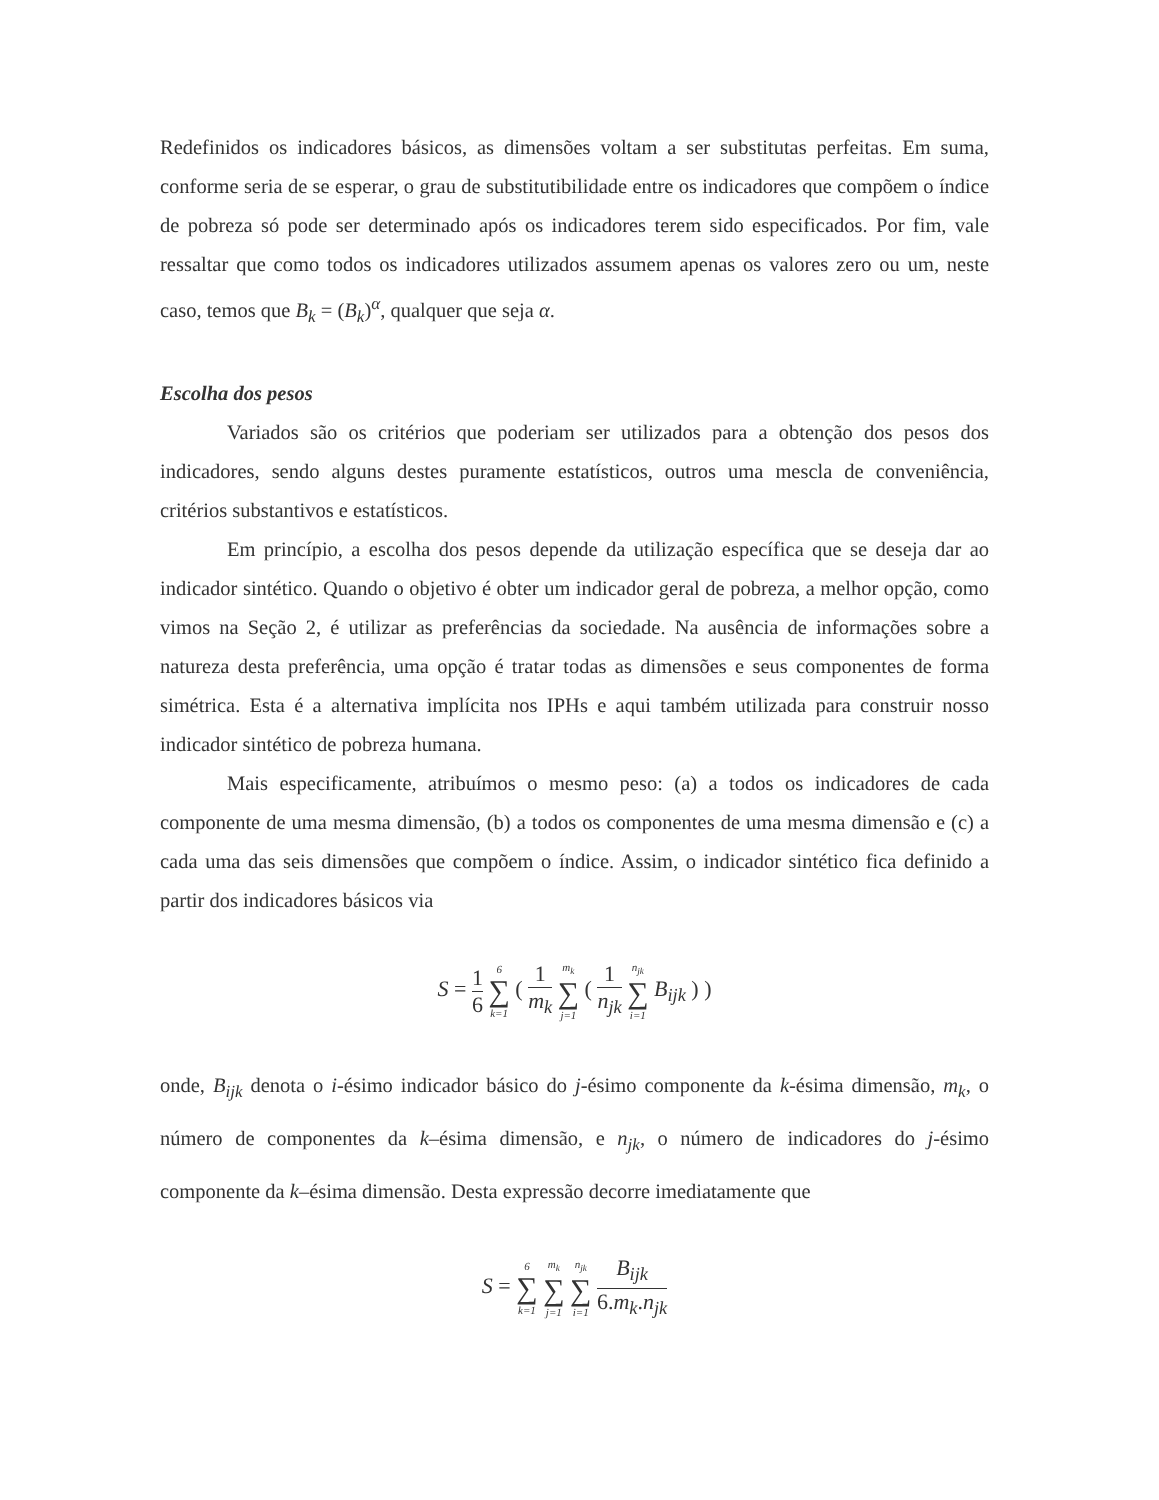Redefinidos os indicadores básicos, as dimensões voltam a ser substitutas perfeitas. Em suma, conforme seria de se esperar, o grau de substitutibilidade entre os indicadores que compõem o índice de pobreza só pode ser determinado após os indicadores terem sido especificados. Por fim, vale ressaltar que como todos os indicadores utilizados assumem apenas os valores zero ou um, neste caso, temos que B<sub>k</sub> = (B<sub>k</sub>)<sup>α</sup>, qualquer que seja α.
Escolha dos pesos
Variados são os critérios que poderiam ser utilizados para a obtenção dos pesos dos indicadores, sendo alguns destes puramente estatísticos, outros uma mescla de conveniência, critérios substantivos e estatísticos.
Em princípio, a escolha dos pesos depende da utilização específica que se deseja dar ao indicador sintético. Quando o objetivo é obter um indicador geral de pobreza, a melhor opção, como vimos na Seção 2, é utilizar as preferências da sociedade. Na ausência de informações sobre a natureza desta preferência, uma opção é tratar todas as dimensões e seus componentes de forma simétrica. Esta é a alternativa implícita nos IPHs e aqui também utilizada para construir nosso indicador sintético de pobreza humana.
Mais especificamente, atribuímos o mesmo peso: (a) a todos os indicadores de cada componente de uma mesma dimensão, (b) a todos os componentes de uma mesma dimensão e (c) a cada uma das seis dimensões que compõem o índice. Assim, o indicador sintético fica definido a partir dos indicadores básicos via
S = 1 6 6 ∑ k=1 ( 1 m<sub>k</sub> m<sub>k</sub> ∑ j=1 ( 1 n<sub>jk</sub> n<sub>jk</sub> ∑ i=1 B<sub>ijk</sub> ) )
onde, B<sub>ijk</sub> denota o i-ésimo indicador básico do j-ésimo componente da k-ésima dimensão, m<sub>k</sub>, o número de componentes da k–ésima dimensão, e n<sub>jk</sub>, o número de indicadores do j-ésimo componente da k–ésima dimensão. Desta expressão decorre imediatamente que
S = 6 ∑ k=1 m<sub>k</sub> ∑ j=1 n<sub>jk</sub> ∑ i=1 B<sub>ijk</sub> 6.m<sub>k</sub>.n<sub>jk</sub>